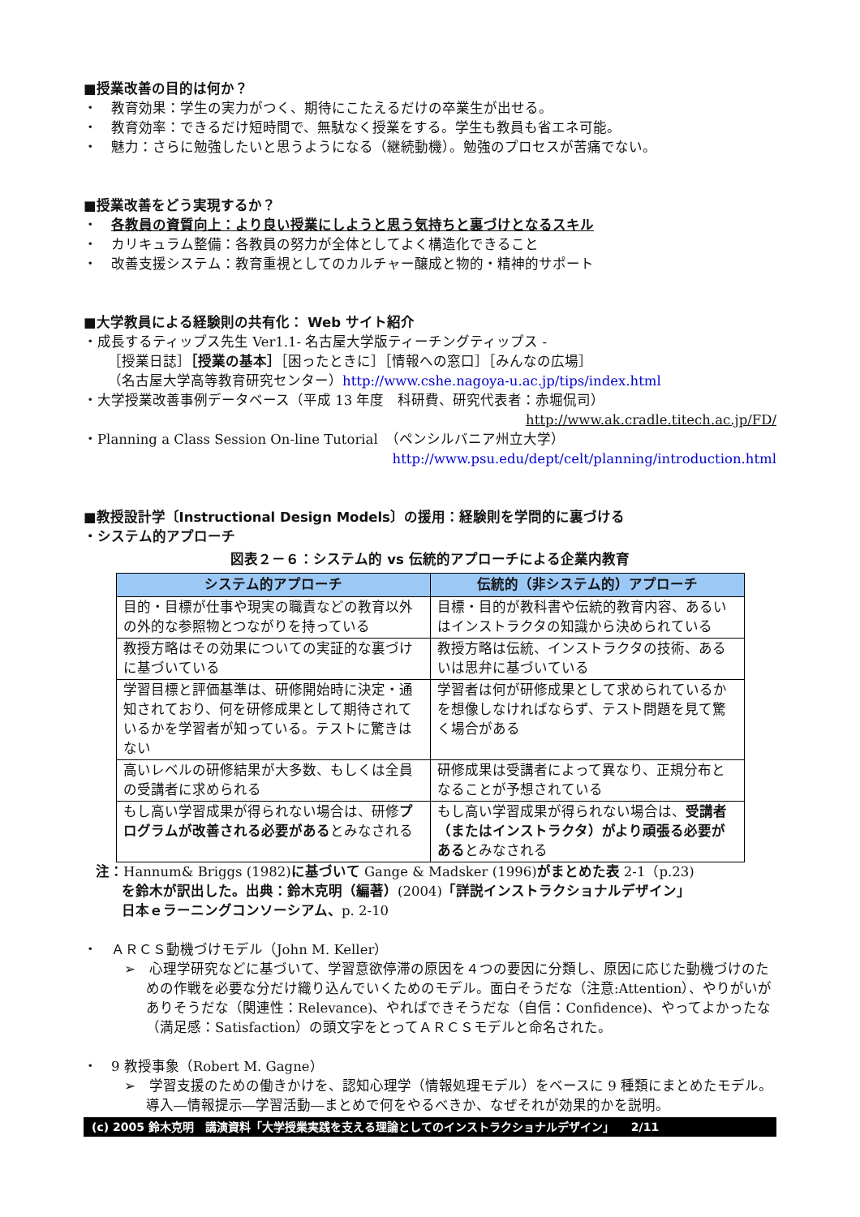■授業改善の目的は何か？
・　教育効果：学生の実力がつく、期待にこたえるだけの卒業生が出せる。
・　教育効率：できるだけ短時間で、無駄なく授業をする。学生も教員も省エネ可能。
・　魅力：さらに勉強したいと思うようになる（継続動機）。勉強のプロセスが苦痛でない。
■授業改善をどう実現するか？
・　各教員の資質向上：より良い授業にしようと思う気持ちと裏づけとなるスキル
・　カリキュラム整備：各教員の努力が全体としてよく構造化できること
・　改善支援システム：教育重視としてのカルチャー醸成と物的・精神的サポート
■大学教員による経験則の共有化： Web サイト紹介
・成長するティップス先生 Ver1.1- 名古屋大学版ティーチングティップス -
［授業日誌］［授業の基本］［困ったときに］［情報への窓口］［みんなの広場］
（名古屋大学高等教育研究センター）http://www.cshe.nagoya-u.ac.jp/tips/index.html
・大学授業改善事例データベース（平成 13 年度　科研費、研究代表者：赤堀侃司）
http://www.ak.cradle.titech.ac.jp/FD/
・Planning a Class Session On-line Tutorial　（ペンシルバニア州立大学）
http://www.psu.edu/dept/celt/planning/introduction.html
■教授設計学〔Instructional Design Models〕の援用：経験則を学問的に裏づける
・システム的アプローチ
図表２－６：システム的 vs 伝統的アプローチによる企業内教育
| システム的アプローチ | 伝統的（非システム的）アプローチ |
| --- | --- |
| 目的・目標が仕事や現実の職責などの教育以外の外的な参照物とつながりを持っている | 目標・目的が教科書や伝統的教育内容、あるいはインストラクタの知識から決められている |
| 教授方略はその効果についての実証的な裏づけに基づいている | 教授方略は伝統、インストラクタの技術、あるいは思弁に基づいている |
| 学習目標と評価基準は、研修開始時に決定・通知されており、何を研修成果として期待されているかを学習者が知っている。テストに驚きはない | 学習者は何が研修成果として求められているかを想像しなければならず、テスト問題を見て驚く場合がある |
| 高いレベルの研修結果が大多数、もしくは全員の受講者に求められる | 研修成果は受講者によって異なり、正規分布となることが予想されている |
| もし高い学習成果が得られない場合は、研修 プログラムが改善される必要がある とみなされる | もし高い学習成果が得られない場合は、 受講者（またはインストラクタ）がより頑張る必要がある とみなされる |
注：Hannum& Briggs (1982)に基づいて Gange & Madsker (1996)がまとめた表 2-1（p.23)
を鈴木が訳出した。出典：鈴木克明（編著）(2004)「詳説インストラクショナルデザイン」
日本ｅラーニングコンソーシアム、p. 2-10
・　ＡＲＣＳ動機づけモデル（John M. Keller）
➢　心理学研究などに基づいて、学習意欲停滞の原因を４つの要因に分類し、原因に応じた動機づけのための作戦を必要な分だけ織り込んでいくためのモデル。面白そうだな（注意:Attention）、やりがいがありそうだな（関連性：Relevance)、やればできそうだな（自信：Confidence)、やってよかったな（満足感：Satisfaction）の頭文字をとってＡＲＣＳモデルと命名された。
・　9 教授事象（Robert M. Gagne）
➢　学習支援のための働きかけを、認知心理学（情報処理モデル）をベースに 9 種類にまとめたモデル。導入―情報提示―学習活動―まとめで何をやるべきか、なぜそれが効果的かを説明。
(c) 2005 鈴木克明　講演資料「大学授業実践を支える理論としてのインストラクショナルデザイン」　　2/11